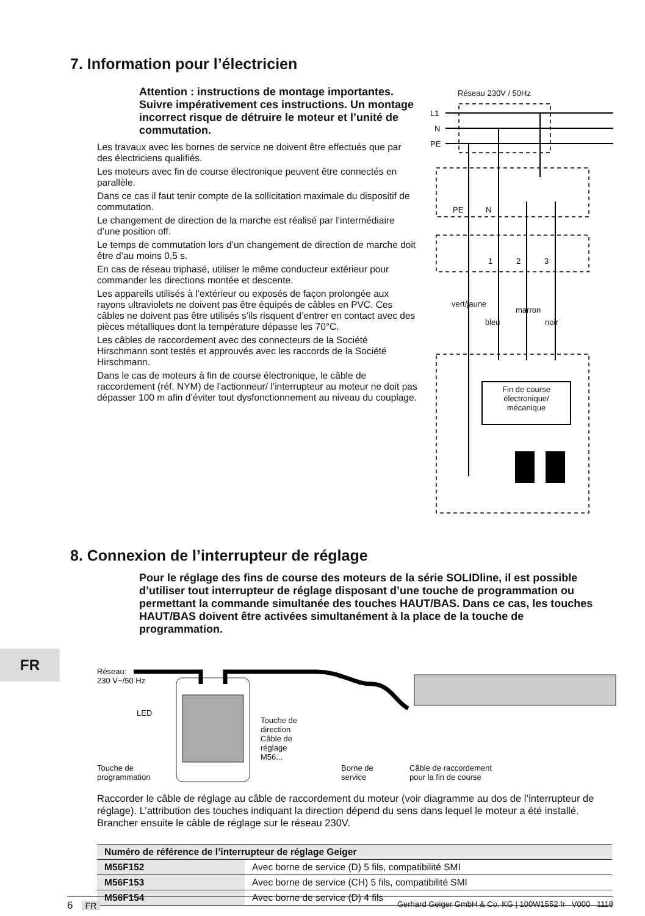7. Information pour l’électricien
Attention : instructions de montage importantes. Suivre impérativement ces instructions. Un montage incorrect risque de détruire le moteur et l’unité de commutation.
Les travaux avec les bornes de service ne doivent être effectués que par des électriciens qualifiés.
Les moteurs avec fin de course électronique peuvent être connectés en parallèle.
Dans ce cas il faut tenir compte de la sollicitation maximale du dispositif de commutation.
Le changement de direction de la marche est réalisé par l’intermédiaire d’une position off.
Le temps de commutation lors d’un changement de direction de marche doit être d’au moins 0,5 s.
En cas de réseau triphasé, utiliser le même conducteur extérieur pour commander les directions montée et descente.
Les appareils utilisés à l’extérieur ou exposés de façon prolongée aux rayons ultraviolets ne doivent pas être équipés de câbles en PVC. Ces câbles ne doivent pas être utilisés s’ils risquent d’entrer en contact avec des pièces métalliques dont la température dépasse les 70°C.
Les câbles de raccordement avec des connecteurs de la Société Hirschmann sont testés et approuvés avec les raccords de la Société Hirschmann.
Dans le cas de moteurs à fin de course électronique, le câble de raccordement (réf. NYM) de l’actionneur/ l’interrupteur au moteur ne doit pas dépasser 100 m afin d’éviter tout dysfonctionnement au niveau du couplage.
Réseau 230V / 50Hz
L1
N
PE
PE N
1 2 3
vert/jaune
bleu
marron
noir
Fin de course électronique/ mécanique
8. Connexion de l’interrupteur de réglage
Pour le réglage des fins de course des moteurs de la série SOLIDline, il est possible d’utiliser tout interrupteur de réglage disposant d’une touche de programmation ou permettant la commande simultanée des touches HAUT/BAS. Dans ce cas, les touches HAUT/BAS doivent être activées simultanément à la place de la touche de programmation.
FR
Réseau:
230 V~/50 Hz
LED
Touche de
direction
Câble de
réglage
M56...
Touche de
programmation
Borne de
service
Câble de raccordement
pour la fin de course
Raccorder le câble de réglage au câble de raccordement du moteur (voir diagramme au dos de l’interrupteur de réglage). L’attribution des touches indiquant la direction dépend du sens dans lequel le moteur a été installé. Brancher ensuite le câble de réglage sur le réseau 230V.
| Numéro de référence de l’interrupteur de réglage Geiger | |
| --- | --- |
| M56F152 | Avec borne de service (D) 5 fils, compatibilité SMI |
| M56F153 | Avec borne de service (CH) 5 fils, compatibilité SMI |
| M56F154 | Avec borne de service (D) 4 fils |
6 FR Gerhard Geiger GmbH & Co. KG | 100W1552 fr V000 1118